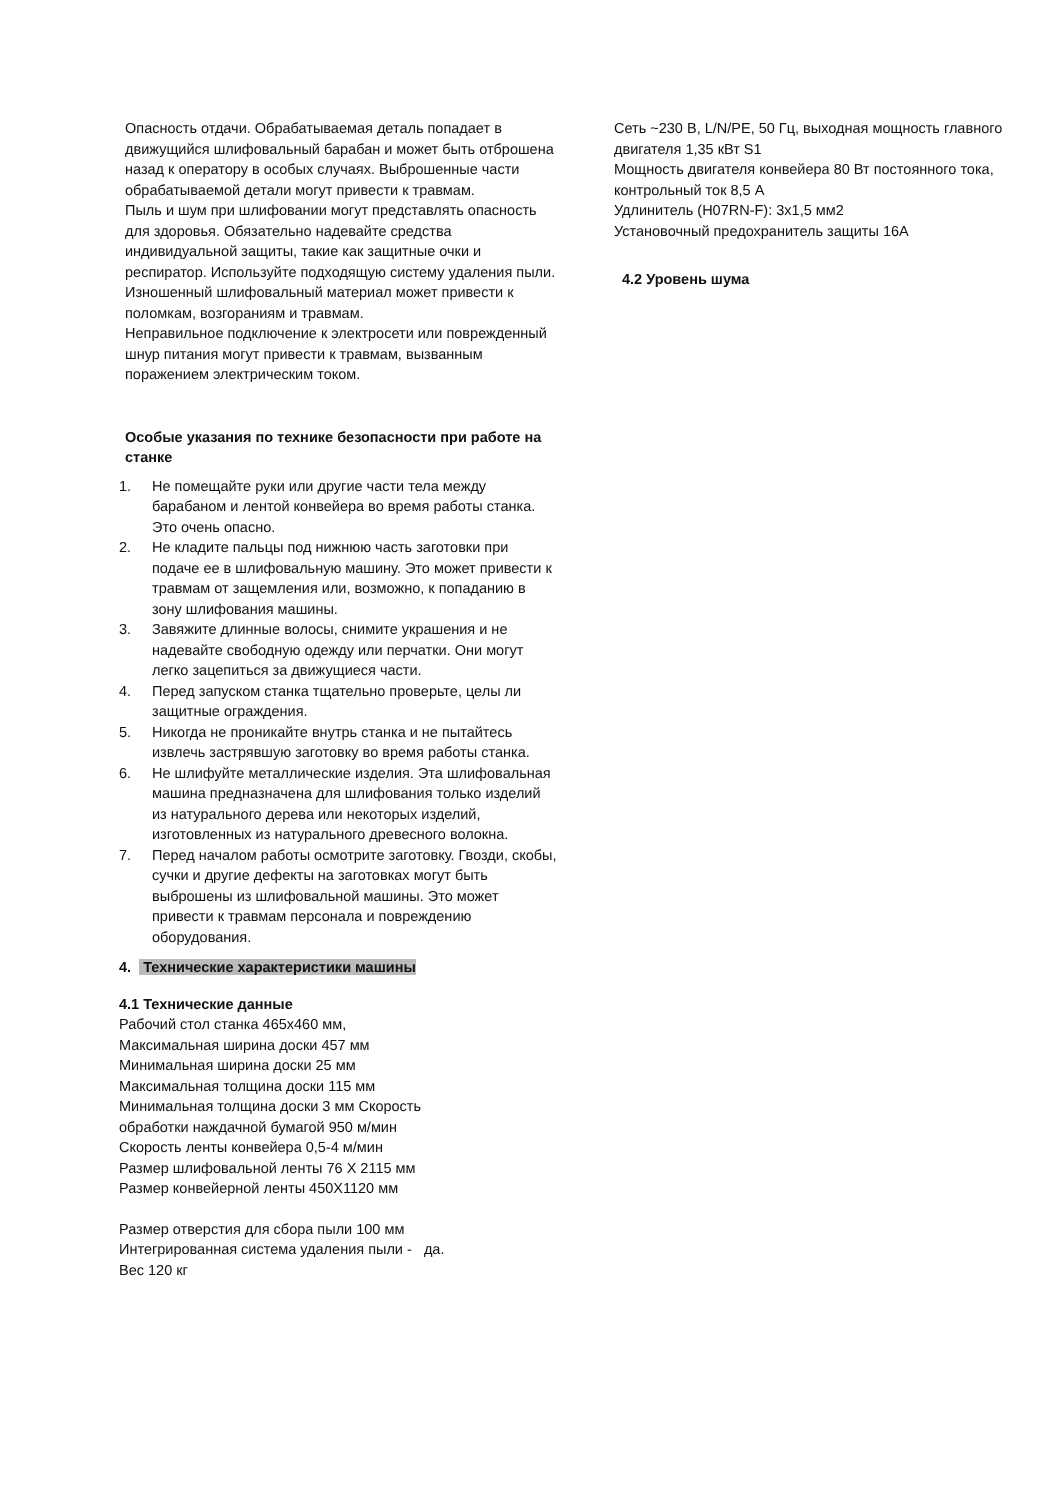Опасность отдачи. Обрабатываемая деталь попадает в движущийся шлифовальный барабан и может быть отброшена назад к оператору в особых случаях. Выброшенные части обрабатываемой детали могут привести к травмам.
Пыль и шум при шлифовании могут представлять опасность для здоровья. Обязательно надевайте средства индивидуальной защиты, такие как защитные очки и респиратор. Используйте подходящую систему удаления пыли.
Изношенный шлифовальный материал может привести к поломкам, возгораниям и травмам.
Неправильное подключение к электросети или поврежденный шнур питания могут привести к травмам, вызванным поражением электрическим током.
Особые указания по технике безопасности при работе на станке
1. Не помещайте руки или другие части тела между барабаном и лентой конвейера во время работы станка. Это очень опасно.
2. Не кладите пальцы под нижнюю часть заготовки при подаче ее в шлифовальную машину. Это может привести к травмам от защемления или, возможно, к попаданию в зону шлифования машины.
3. Завяжите длинные волосы, снимите украшения и не надевайте свободную одежду или перчатки. Они могут легко зацепиться за движущиеся части.
4. Перед запуском станка тщательно проверьте, целы ли защитные ограждения.
5. Никогда не проникайте внутрь станка и не пытайтесь извлечь застрявшую заготовку во время работы станка.
6. Не шлифуйте металлические изделия. Эта шлифовальная машина предназначена для шлифования только изделий из натурального дерева или некоторых изделий, изготовленных из натурального древесного волокна.
7. Перед началом работы осмотрите заготовку. Гвозди, скобы, сучки и другие дефекты на заготовках могут быть выброшены из шлифовальной машины. Это может привести к травмам персонала и повреждению оборудования.
4. Технические характеристики машины
4.1 Технические данные
Рабочий стол станка 465x460 мм,
Максимальная ширина доски 457 мм
Минимальная ширина доски 25 мм
Максимальная толщина доски 115 мм
Минимальная толщина доски 3 мм Скорость
обработки наждачной бумагой 950 м/мин
Скорость ленты конвейера 0,5-4 м/мин
Размер шлифовальной ленты 76 X 2115 мм
Размер конвейерной ленты 450X1120 мм
Размер отверстия для сбора пыли 100 мм
Интегрированная система удаления пыли - да.
Вес 120 кг
Сеть ~230 В, L/N/PE, 50 Гц, выходная мощность главного двигателя 1,35 кВт S1
Мощность двигателя конвейера 80 Вт постоянного тока, контрольный ток 8,5 А
Удлинитель (H07RN-F): 3x1,5 мм2
Установочный предохранитель защиты 16A
4.2 Уровень шума